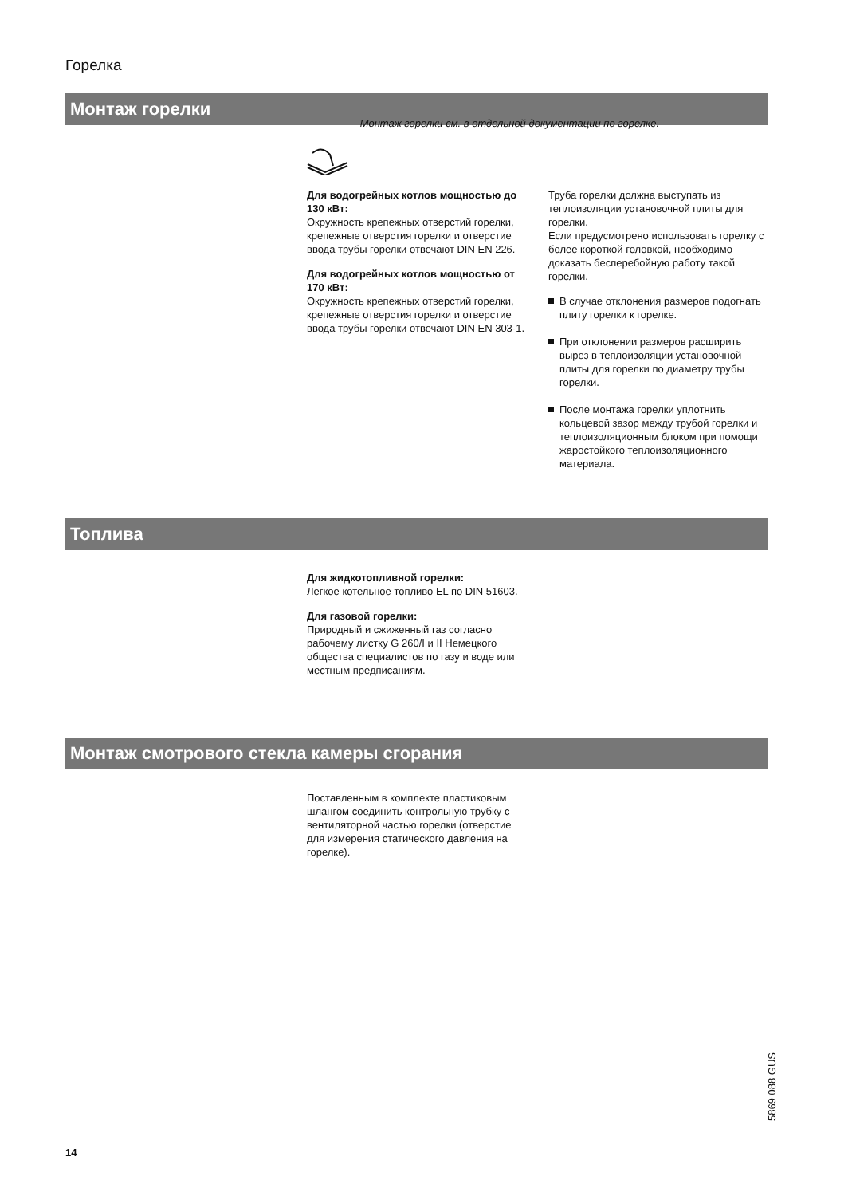Горелка
Монтаж горелки
Монтаж горелки см. в отдельной документации по горелке.
Для водогрейных котлов мощностью до 130 кВт:
Окружность крепежных отверстий горелки, крепежные отверстия горелки и отверстие ввода трубы горелки отвечают DIN EN 226.
Для водогрейных котлов мощностью от 170 кВт:
Окружность крепежных отверстий горелки, крепежные отверстия горелки и отверстие ввода трубы горелки отвечают DIN EN 303-1.
Труба горелки должна выступать из теплоизоляции установочной плиты для горелки.
Если предусмотрено использовать горелку с более короткой головкой, необходимо доказать бесперебойную работу такой горелки.
В случае отклонения размеров подогнать плиту горелки к горелке.
При отклонении размеров расширить вырез в теплоизоляции установочной плиты для горелки по диаметру трубы горелки.
После монтажа горелки уплотнить кольцевой зазор между трубой горелки и теплоизоляционным блоком при помощи жаростойкого теплоизоляционного материала.
Топлива
Для жидкотопливной горелки:
Легкое котельное топливо EL по DIN 51603.
Для газовой горелки:
Природный и сжиженный газ согласно рабочему листку G 260/I и II Немецкого общества специалистов по газу и воде или местным предписаниям.
Монтаж смотрового стекла камеры сгорания
Поставленным в комплекте пластиковым шлангом соединить контрольную трубку с вентиляторной частью горелки (отверстие для измерения статического давления на горелке).
5869 088 GUS
14